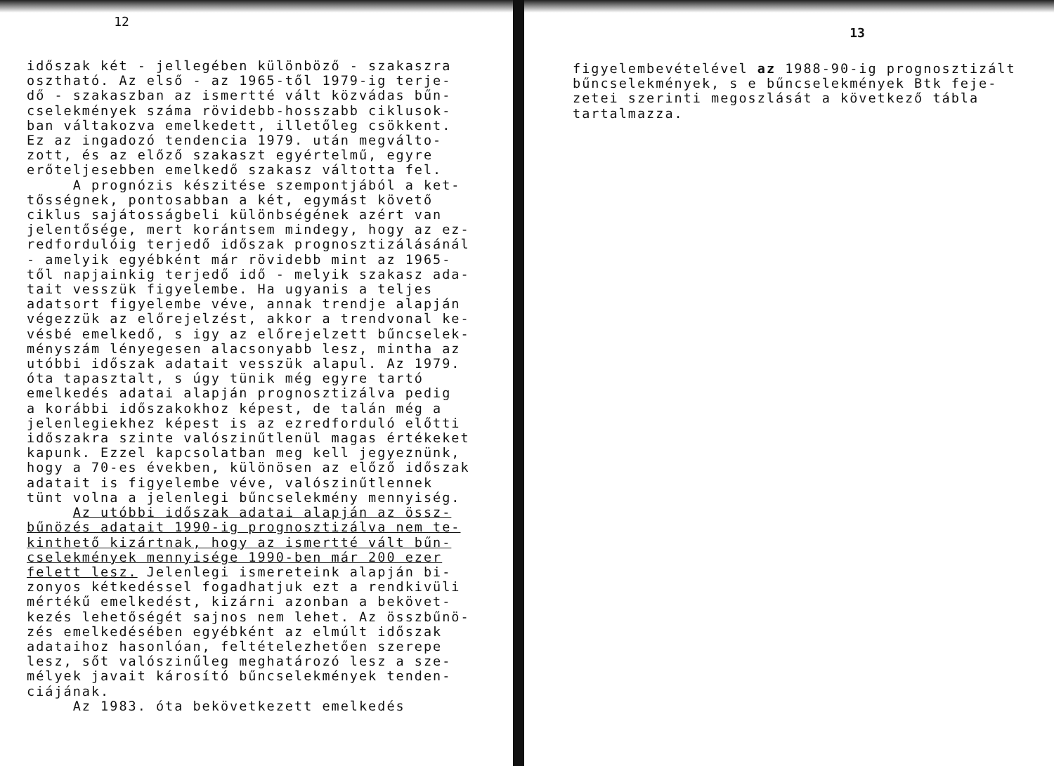12
időszak két - jellegében különböző - szakaszra osztható. Az első - az 1965-től 1979-ig terje- dő - szakaszban az ismertté vált közvádas bűn- cselekmények száma rövidebb-hosszabb ciklusok- ban váltakozva emelkedett, illetőleg csökkent. Ez az ingadozó tendencia 1979. után megválto- zott, és az előző szakaszt egyértelmű, egyre erőteljesebben emelkedő szakasz váltotta fel. A prognózis készitése szempontjából a ket- tősségnek, pontosabban a két, egymást követő ciklus sajátosságbeli különbségének azért van jelentősége, mert korántsem mindegy, hogy az ez- redfordulóig terjedő időszak prognosztizálásánál - amelyik egyébként már rövidebb mint az 1965- től napjainkig terjedő idő - melyik szakasz ada- tait vesszük figyelembe. Ha ugyanis a teljes adatsort figyelembe véve, annak trendje alapján végezzük az előrejelzést, akkor a trendvonal ke- vésbé emelkedő, s igy az előrejelzett bűncselek- ményszám lényegesen alacsonyabb lesz, mintha az utóbbi időszak adatait vesszük alapul. Az 1979. óta tapasztalt, s úgy tünik még egyre tartó emelkedés adatai alapján prognosztizálva pedig a korábbi időszakokhoz képest, de talán még a jelenlegiekhez képest is az ezredforduló előtti időszakra szinte valószinűtlenül magas értékeket kapunk. Ezzel kapcsolatban meg kell jegyeznünk, hogy a 70-es években, különösen az előző időszak adatait is figyelembe véve, valószinűtlennek tünt volna a jelenlegi bűncselekmény mennyiség. Az utóbbi időszak adatai alapján az össz- bűnözés adatait 1990-ig prognosztizálva nem te- kinthető kizártnak, hogy az ismertté vált bűn- cselekmények mennyisége 1990-ben már 200 ezer felett lesz. Jelenlegi ismereteink alapján bi- zonyos kétkedéssel fogadhatjuk ezt a rendkivüli mértékű emelkedést, kizárni azonban a bekövet- kezés lehetőségét sajnos nem lehet. Az összbűnö- zés emelkedésében egyébként az elmúlt időszak adataihoz hasonlóan, feltételezhetően szerepe lesz, sőt valószinűleg meghatározó lesz a sze- mélyek javait károsító bűncselekmények tenden- ciájának. Az 1983. óta bekövetkezett emelkedés
13
figyelembevételével az 1988-90-ig prognosztizált bűncselekmények, s e bűncselekmények Btk feje- zetei szerinti megoszlását a következő tábla tartalmazza.